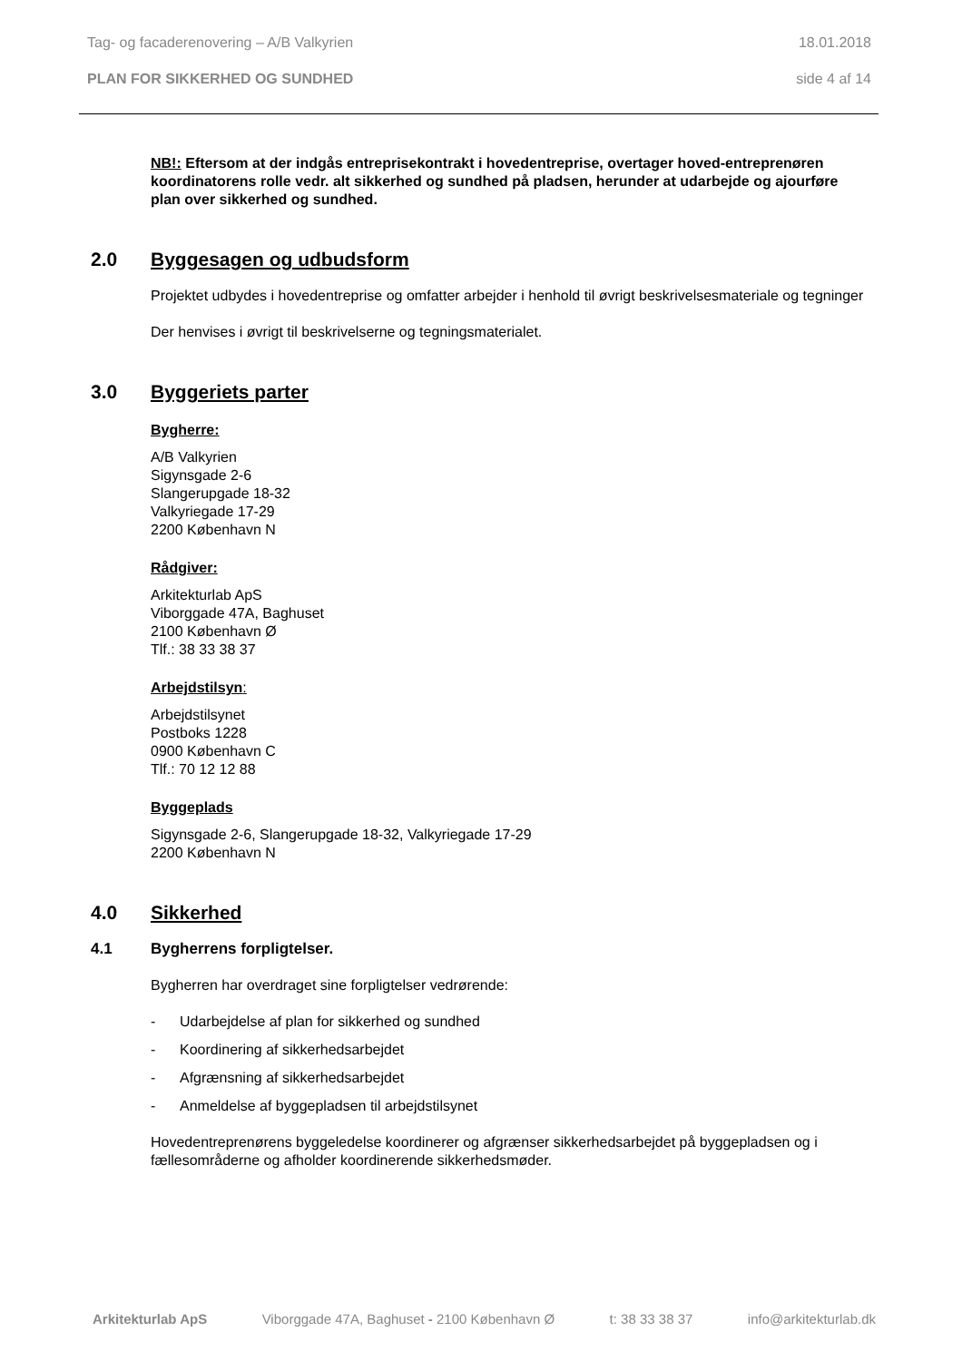Tag- og facaderenovering – A/B Valkyrien 18.01.2018
PLAN FOR SIKKERHED OG SUNDHED side 4 af 14
NB!: Eftersom at der indgås entreprisekontrakt i hovedentreprise, overtager hoved-entreprenøren koordinatorens rolle vedr. alt sikkerhed og sundhed på pladsen, herunder at udarbejde og ajourføre plan over sikkerhed og sundhed.
2.0 Byggesagen og udbudsform
Projektet udbydes i hovedentreprise og omfatter arbejder i henhold til øvrigt beskrivelsesmateriale og tegninger
Der henvises i øvrigt til beskrivelserne og tegningsmaterialet.
3.0 Byggeriets parter
Bygherre:
A/B Valkyrien
Sigynsgade 2-6
Slangerupgade 18-32
Valkyriegade 17-29
2200 København N
Rådgiver:
Arkitekturlab ApS
Viborggade 47A, Baghuset
2100 København Ø
Tlf.: 38 33 38 37
Arbejdstilsyn:
Arbejdstilsynet
Postboks 1228
0900 København C
Tlf.: 70 12 12 88
Byggeplads
Sigynsgade 2-6, Slangerupgade 18-32, Valkyriegade 17-29
2200 København N
4.0 Sikkerhed
4.1 Bygherrens forpligtelser.
Bygherren har overdraget sine forpligtelser vedrørende:
- Udarbejdelse af plan for sikkerhed og sundhed
- Koordinering af sikkerhedsarbejdet
- Afgrænsning af sikkerhedsarbejdet
- Anmeldelse af byggepladsen til arbejdstilsynet
Hovedentreprenørens byggeledelse koordinerer og afgrænser sikkerhedsarbejdet på byggepladsen og i fællesområderne og afholder koordinerende sikkerhedsmøder.
Arkitekturlab ApS Viborggade 47A, Baghuset - 2100 København Ø t: 38 33 38 37 info@arkitekturlab.dk